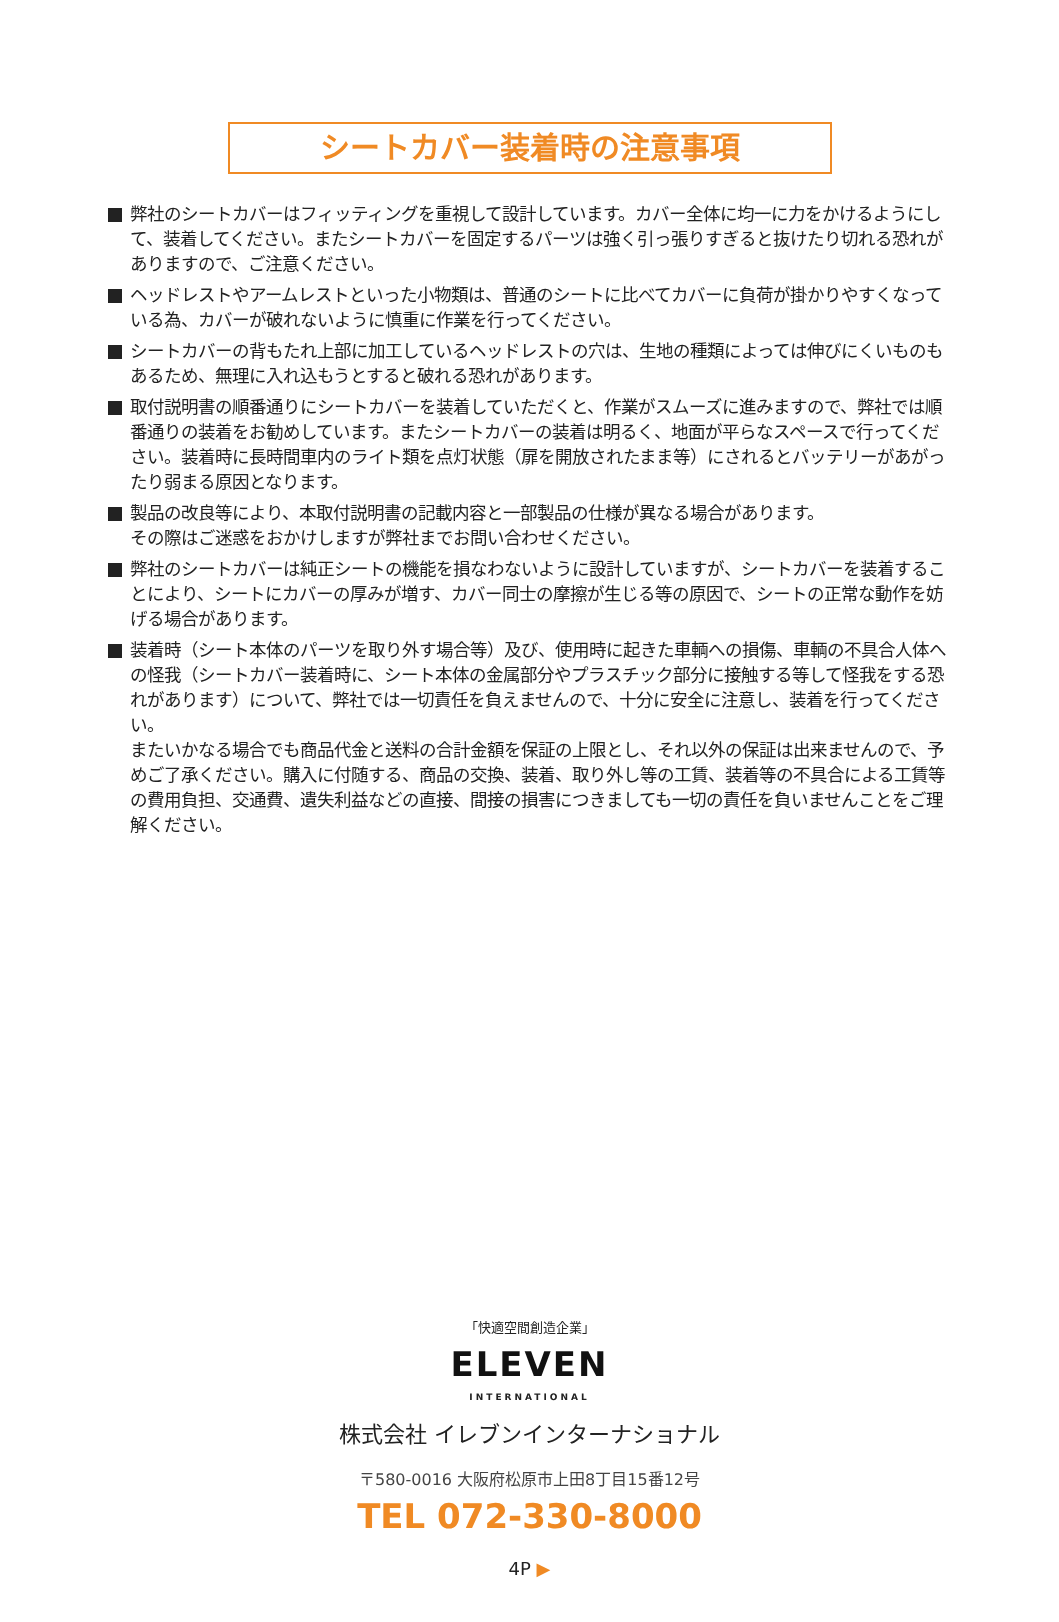シートカバー装着時の注意事項
弊社のシートカバーはフィッティングを重視して設計しています。カバー全体に均一に力をかけるようにして、装着してください。またシートカバーを固定するパーツは強く引っ張りすぎると抜けたり切れる恐れがありますので、ご注意ください。
ヘッドレストやアームレストといった小物類は、普通のシートに比べてカバーに負荷が掛かりやすくなっている為、カバーが破れないように慎重に作業を行ってください。
シートカバーの背もたれ上部に加工しているヘッドレストの穴は、生地の種類によっては伸びにくいものもあるため、無理に入れ込もうとすると破れる恐れがあります。
取付説明書の順番通りにシートカバーを装着していただくと、作業がスムーズに進みますので、弊社では順番通りの装着をお勧めしています。またシートカバーの装着は明るく、地面が平らなスペースで行ってください。装着時に長時間車内のライト類を点灯状態（扉を開放されたまま等）にされるとバッテリーがあがったり弱まる原因となります。
製品の改良等により、本取付説明書の記載内容と一部製品の仕様が異なる場合があります。
その際はご迷惑をおかけしますが弊社までお問い合わせください。
弊社のシートカバーは純正シートの機能を損なわないように設計していますが、シートカバーを装着することにより、シートにカバーの厚みが増す、カバー同士の摩擦が生じる等の原因で、シートの正常な動作を妨げる場合があります。
装着時（シート本体のパーツを取り外す場合等）及び、使用時に起きた車輌への損傷、車輌の不具合人体への怪我（シートカバー装着時に、シート本体の金属部分やプラスチック部分に接触する等して怪我をする恐れがあります）について、弊社では一切責任を負えませんので、十分に安全に注意し、装着を行ってください。
またいかなる場合でも商品代金と送料の合計金額を保証の上限とし、それ以外の保証は出来ませんので、予めご了承ください。購入に付随する、商品の交換、装着、取り外し等の工賃、装着等の不具合による工賃等の費用負担、交通費、遺失利益などの直接、間接の損害につきましても一切の責任を負いませんことをご理解ください。
「快適空間創造企業」
ELEVEN
INTERNATIONAL
株式会社 イレブンインターナショナル
〒580-0016 大阪府松原市上田8丁目15番12号
TEL 072-330-8000
4P ▶